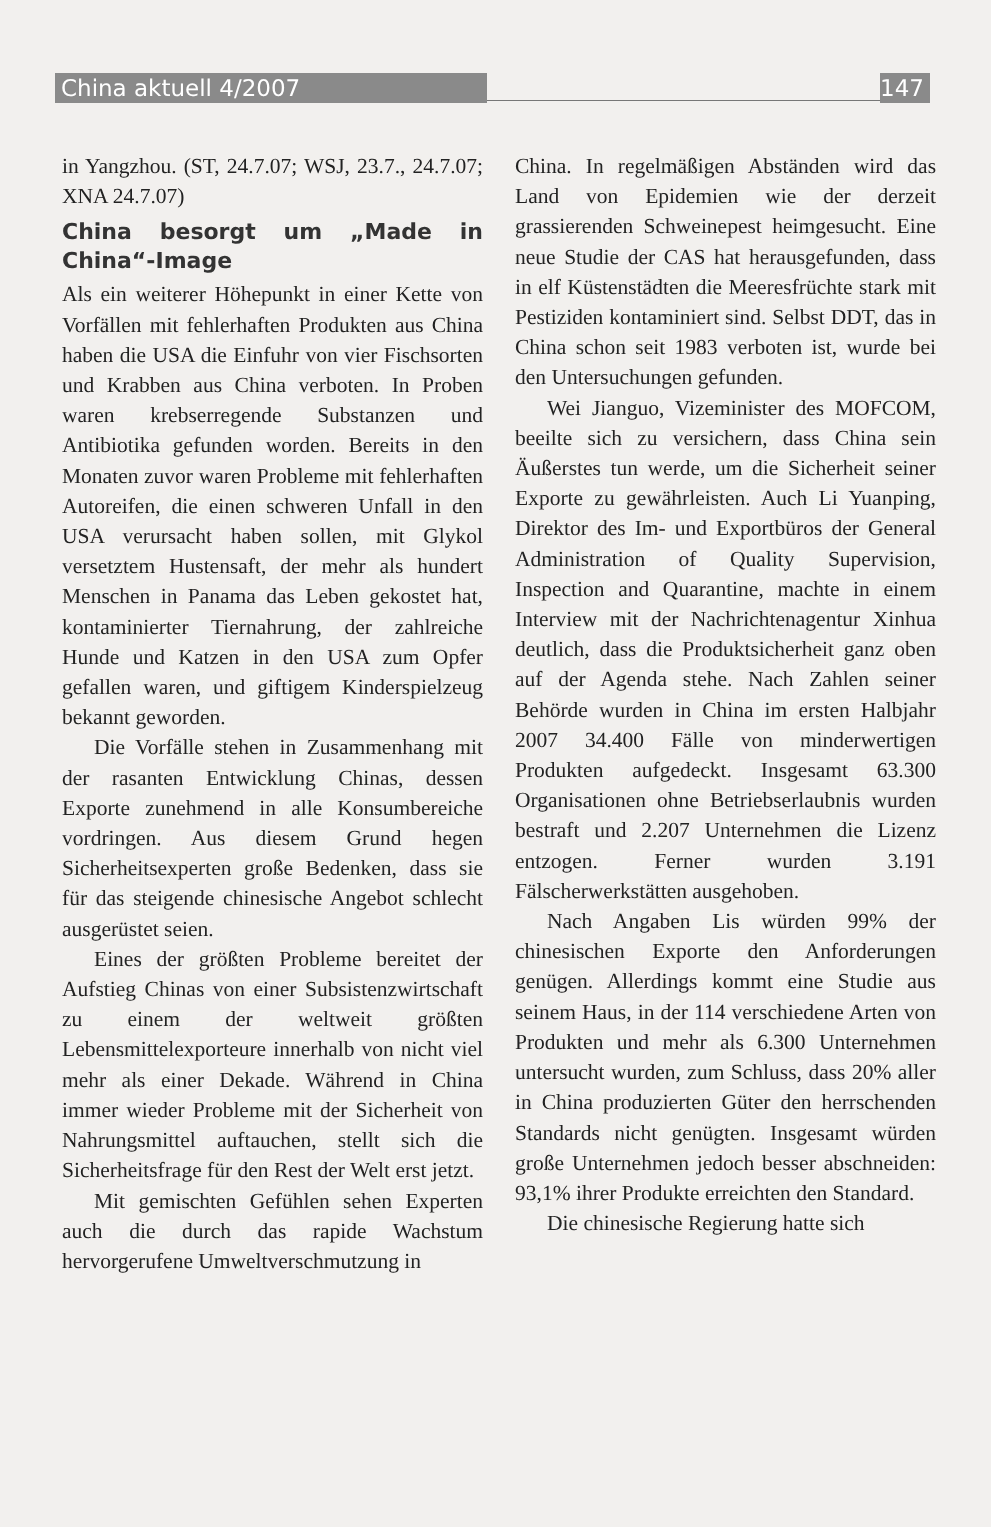China aktuell 4/2007 147
in Yangzhou. (ST, 24.7.07; WSJ, 23.7., 24.7.07; XNA 24.7.07)
China besorgt um „Made in China“-Image
Als ein weiterer Höhepunkt in einer Kette von Vorfällen mit fehlerhaften Produkten aus China haben die USA die Einfuhr von vier Fischsorten und Krabben aus China verboten. In Proben waren krebserregende Substanzen und Antibiotika gefunden worden. Bereits in den Monaten zuvor waren Probleme mit fehlerhaften Autoreifen, die einen schweren Unfall in den USA verursacht haben sollen, mit Glykol versetztem Hustensaft, der mehr als hundert Menschen in Panama das Leben gekostet hat, kontaminierter Tiernahrung, der zahlreiche Hunde und Katzen in den USA zum Opfer gefallen waren, und giftigem Kinderspielzeug bekannt geworden.
Die Vorfälle stehen in Zusammenhang mit der rasanten Entwicklung Chinas, dessen Exporte zunehmend in alle Konsumbereiche vordringen. Aus diesem Grund hegen Sicherheitsexperten große Bedenken, dass sie für das steigende chinesische Angebot schlecht ausgerüstet seien.
Eines der größten Probleme bereitet der Aufstieg Chinas von einer Subsistenzwirtschaft zu einem der weltweit größten Lebensmittelexporteure innerhalb von nicht viel mehr als einer Dekade. Während in China immer wieder Probleme mit der Sicherheit von Nahrungsmittel auftauchen, stellt sich die Sicherheitsfrage für den Rest der Welt erst jetzt.
Mit gemischten Gefühlen sehen Experten auch die durch das rapide Wachstum hervorgerufene Umweltverschmutzung in
China. In regelmäßigen Abständen wird das Land von Epidemien wie der derzeit grassierenden Schweinepest heimgesucht. Eine neue Studie der CAS hat herausgefunden, dass in elf Küstenstädten die Meeresfrüchte stark mit Pestiziden kontaminiert sind. Selbst DDT, das in China schon seit 1983 verboten ist, wurde bei den Untersuchungen gefunden.
Wei Jianguo, Vizeminister des MOFCOM, beeilte sich zu versichern, dass China sein Äußerstes tun werde, um die Sicherheit seiner Exporte zu gewährleisten. Auch Li Yuanping, Direktor des Im- und Exportbüros der General Administration of Quality Supervision, Inspection and Quarantine, machte in einem Interview mit der Nachrichtenagentur Xinhua deutlich, dass die Produktsicherheit ganz oben auf der Agenda stehe. Nach Zahlen seiner Behörde wurden in China im ersten Halbjahr 2007 34.400 Fälle von minderwertigen Produkten aufgedeckt. Insgesamt 63.300 Organisationen ohne Betriebserlaubnis wurden bestraft und 2.207 Unternehmen die Lizenz entzogen. Ferner wurden 3.191 Fälscherwerkstätten ausgehoben.
Nach Angaben Lis würden 99% der chinesischen Exporte den Anforderungen genügen. Allerdings kommt eine Studie aus seinem Haus, in der 114 verschiedene Arten von Produkten und mehr als 6.300 Unternehmen untersucht wurden, zum Schluss, dass 20% aller in China produzierten Güter den herrschenden Standards nicht genügten. Insgesamt würden große Unternehmen jedoch besser abschneiden: 93,1% ihrer Produkte erreichten den Standard.
Die chinesische Regierung hatte sich